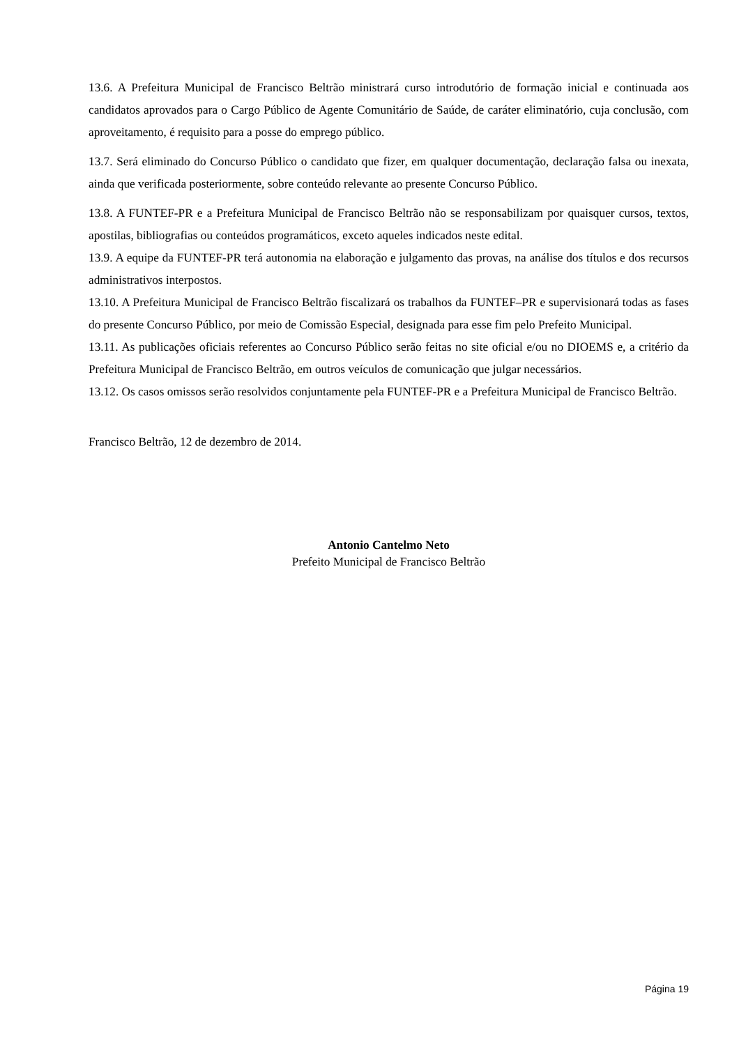13.6. A Prefeitura Municipal de Francisco Beltrão ministrará curso introdutório de formação inicial e continuada aos candidatos aprovados para o Cargo Público de Agente Comunitário de Saúde, de caráter eliminatório, cuja conclusão, com aproveitamento, é requisito para a posse do emprego público.
13.7. Será eliminado do Concurso Público o candidato que fizer, em qualquer documentação, declaração falsa ou inexata, ainda que verificada posteriormente, sobre conteúdo relevante ao presente Concurso Público.
13.8. A FUNTEF-PR e a Prefeitura Municipal de Francisco Beltrão não se responsabilizam por quaisquer cursos, textos, apostilas, bibliografias ou conteúdos programáticos, exceto aqueles indicados neste edital.
13.9. A equipe da FUNTEF-PR terá autonomia na elaboração e julgamento das provas, na análise dos títulos e dos recursos administrativos interpostos.
13.10. A Prefeitura Municipal de Francisco Beltrão fiscalizará os trabalhos da FUNTEF–PR e supervisionará todas as fases do presente Concurso Público, por meio de Comissão Especial, designada para esse fim pelo Prefeito Municipal.
13.11. As publicações oficiais referentes ao Concurso Público serão feitas no site oficial e/ou no DIOEMS e, a critério da Prefeitura Municipal de Francisco Beltrão, em outros veículos de comunicação que julgar necessários.
13.12. Os casos omissos serão resolvidos conjuntamente pela FUNTEF-PR e a Prefeitura Municipal de Francisco Beltrão.
Francisco Beltrão, 12 de dezembro de 2014.
Antonio Cantelmo Neto
Prefeito Municipal de Francisco Beltrão
Página 19